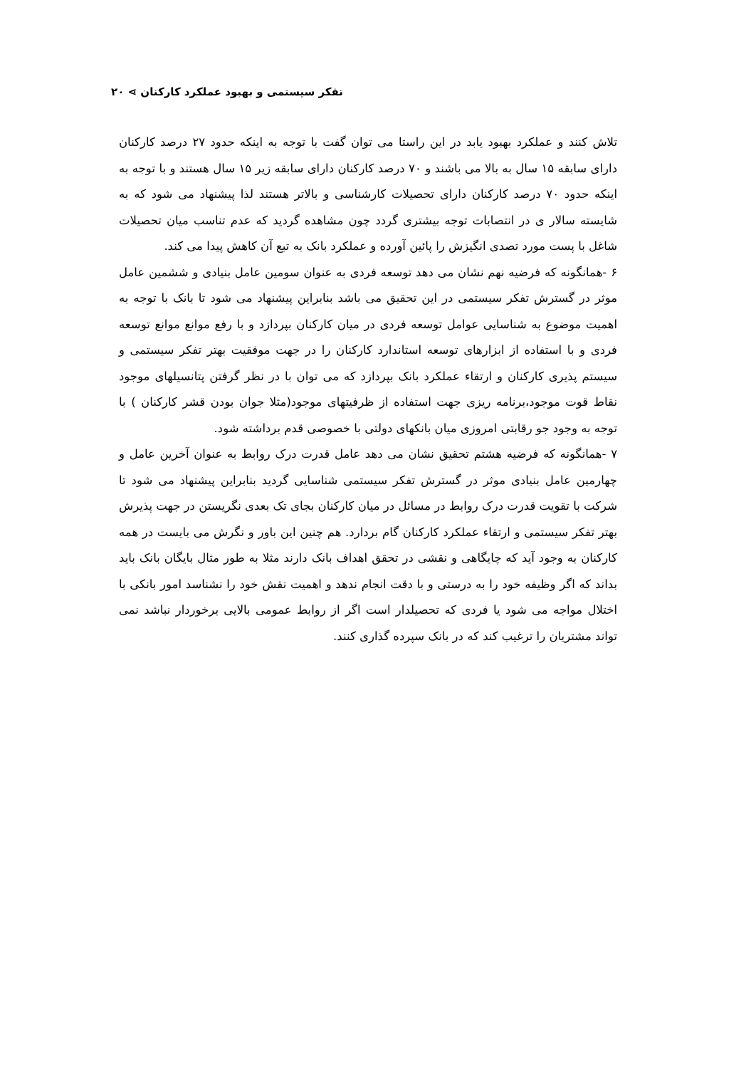تفکر سیستمی و بهبود عملکرد کارکنان ⋗ ۲۰
تلاش کنند و عملکرد بهبود یابد در این راستا می توان گفت با توجه به اینکه حدود ۲۷ درصد کارکنان دارای سابقه ۱۵ سال به بالا می باشند و ۷۰ درصد کارکنان دارای سابقه زیر ۱۵ سال هستند و با توجه به اینکه حدود ۷۰ درصد کارکنان دارای تحصیلات کارشناسی و بالاتر هستند لذا پیشنهاد می شود که به شایسته سالار ی در انتصابات توجه بیشتری گردد چون مشاهده گردید که عدم تناسب میان تحصیلات شاغل با پست مورد تصدی انگیزش را پائین آورده و عملکرد بانک به تبع آن کاهش پیدا می کند.
۶ -همانگونه که فرضیه نهم نشان می دهد توسعه فردی به عنوان سومین عامل بنیادی و ششمین عامل موثر در گسترش تفکر سیستمی در این تحقیق می باشد بنابراین پیشنهاد می شود تا بانک با توجه به اهمیت موضوع به شناسایی عوامل توسعه فردی در میان کارکنان بپردازد و با رفع موانع موانع توسعه فردی و با استفاده از ابزارهای توسعه استاندارد کارکنان را در جهت موفقیت بهتر تفکر سیستمی و سیستم پذیری کارکنان و ارتقاء عملکرد بانک بپردازد که می توان با در نظر گرفتن پتانسیلهای موجود نقاط قوت موجود،برنامه ریزی جهت استفاده از ظرفیتهای موجود(مثلا جوان بودن قشر کارکنان ) با توجه به وجود جو رقابتی امروزی میان بانکهای دولتی با خصوصی قدم برداشته شود.
۷ -همانگونه که فرضیه هشتم تحقیق نشان می دهد عامل قدرت درک روابط به عنوان آخرین عامل و چهارمین عامل بنیادی موثر در گسترش تفکر سیستمی شناسایی گردید بنابراین پیشنهاد می شود تا شرکت با تقویت قدرت درک روابط در مسائل در میان کارکنان بجای تک بعدی نگریستن در جهت پذیرش بهتر تفکر سیستمی و ارتقاء عملکرد کارکنان گام بردارد. هم چنین این باور و نگرش می بایست در همه کارکنان به وجود آید که چایگاهی و نقشی در تحقق اهداف بانک دارند مثلا به طور مثال بایگان بانک باید بداند که اگر وظیفه خود را به درستی و با دقت انجام ندهد و اهمیت نقش خود را نشناسد امور بانکی با اختلال مواجه می شود یا فردی که تحصیلدار است اگر از روابط عمومی بالایی برخوردار نباشد نمی تواند مشتریان را ترغیب کند که در بانک سپرده گذاری کنند.